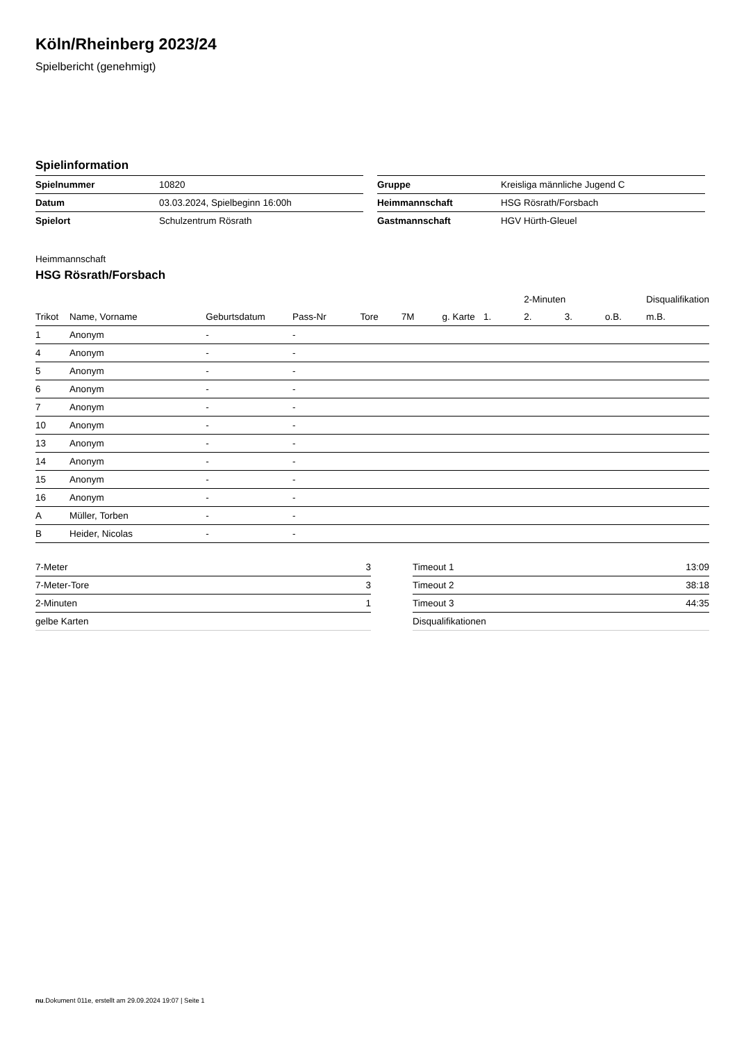Köln/Rheinberg 2023/24
Spielbericht (genehmigt)
Spielinformation
| Spielnummer | 10820 |
| Datum | 03.03.2024, Spielbeginn 16:00h |
| Spielort | Schulzentrum Rösrath |
| Gruppe | Kreisliga männliche Jugend C |
| Heimmannschaft | HSG Rösrath/Forsbach |
| Gastmannschaft | HGV Hürth-Gleuel |
Heimmannschaft
HSG Rösrath/Forsbach
| | | | | | | | | 2-Minuten | | | Disqualifikation |
| --- | --- | --- | --- | --- | --- | --- | --- | --- | --- | --- | --- |
| Trikot | Name, Vorname | Geburtsdatum | Pass-Nr | Tore | 7M | g. Karte | 1. | 2. | 3. | o.B. | m.B. |
| 1 | Anonym | - | - | | | | | | | | |
| 4 | Anonym | - | - | | | | | | | | |
| 5 | Anonym | - | - | | | | | | | | |
| 6 | Anonym | - | - | | | | | | | | |
| 7 | Anonym | - | - | | | | | | | | |
| 10 | Anonym | - | - | | | | | | | | |
| 13 | Anonym | - | - | | | | | | | | |
| 14 | Anonym | - | - | | | | | | | | |
| 15 | Anonym | - | - | | | | | | | | |
| 16 | Anonym | - | - | | | | | | | | |
| A | Müller, Torben | - | - | | | | | | | | |
| B | Heider, Nicolas | - | - | | | | | | | | |
| 7-Meter | 3 |
| 7-Meter-Tore | 3 |
| 2-Minuten | 1 |
| gelbe Karten | |
| Timeout 1 | 13:09 |
| Timeout 2 | 38:18 |
| Timeout 3 | 44:35 |
| Disqualifikationen | |
nu.Dokument 011e, erstellt am 29.09.2024 19:07 | Seite 1